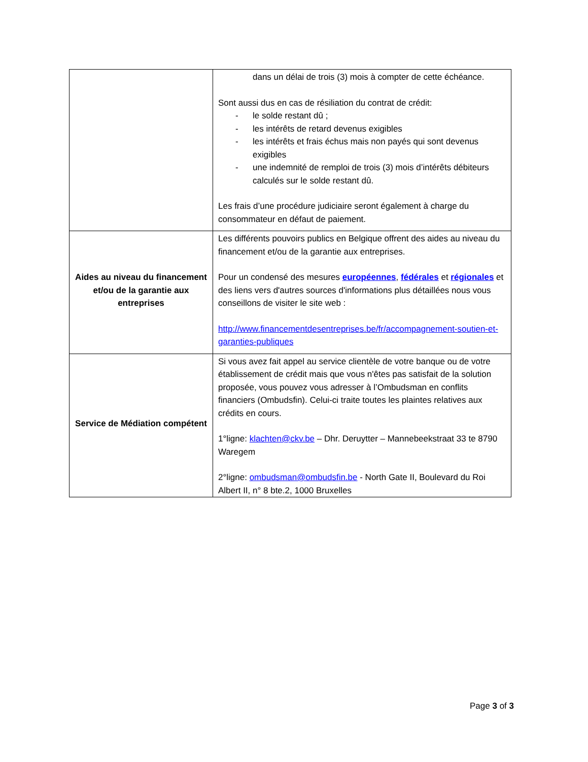| | dans un délai de trois (3) mois à compter de cette échéance. Sont aussi dus en cas de résiliation du contrat de crédit: - le solde restant dû ; - les intérêts de retard devenus exigibles - les intérêts et frais échus mais non payés qui sont devenus exigibles - une indemnité de remploi de trois (3) mois d’intérêts débiteurs calculés sur le solde restant dû. Les frais d’une procédure judiciaire seront également à charge du consommateur en défaut de paiement. |
| Aides au niveau du financement et/ou de la garantie aux entreprises | Les différents pouvoirs publics en Belgique offrent des aides au niveau du financement et/ou de la garantie aux entreprises. Pour un condensé des mesures européennes , fédérales et régionales et des liens vers d'autres sources d'informations plus détaillées nous vous conseillons de visiter le site web : http://www.financementdesentreprises.be/fr/accompagnement-soutien-et-garanties-publiques |
| Service de Médiation compétent | Si vous avez fait appel au service clientèle de votre banque ou de votre établissement de crédit mais que vous n'êtes pas satisfait de la solution proposée, vous pouvez vous adresser à l’Ombudsman en conflits financiers (Ombudsfin). Celui-ci traite toutes les plaintes relatives aux crédits en cours. 1°ligne: klachten@ckv.be – Dhr. Deruytter – Mannebeekstraat 33 te 8790 Waregem 2°ligne: ombudsman@ombudsfin.be - North Gate II, Boulevard du Roi Albert II, n° 8 bte.2, 1000 Bruxelles |
Page 3 of 3